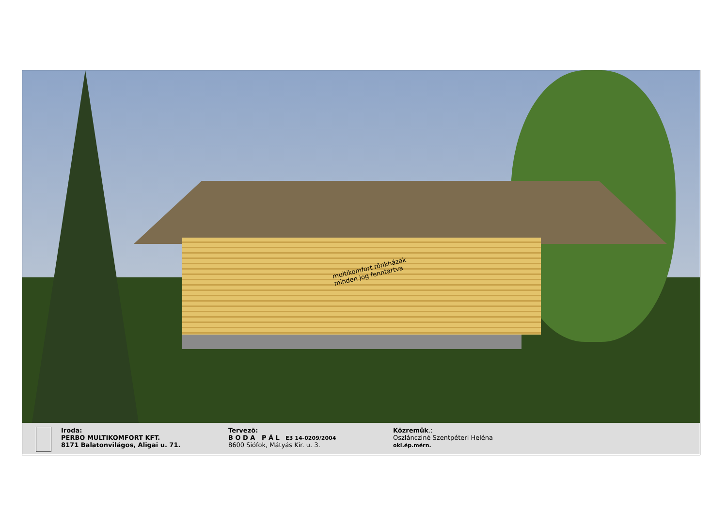multikomfort rönkházak
minden jog fenntartva
Iroda:
PERBO MULTIKOMFORT KFT.
8171 Balatonvilágos, Aligai u. 71.
Tervezõ:
B O D A P Á L E3 14-0209/2004
8600 Siófok, Mátyás Kir. u. 3.
Közremûk.:
Oszlánczinė Szentpéteri Heléna
okl.ép.mérn.